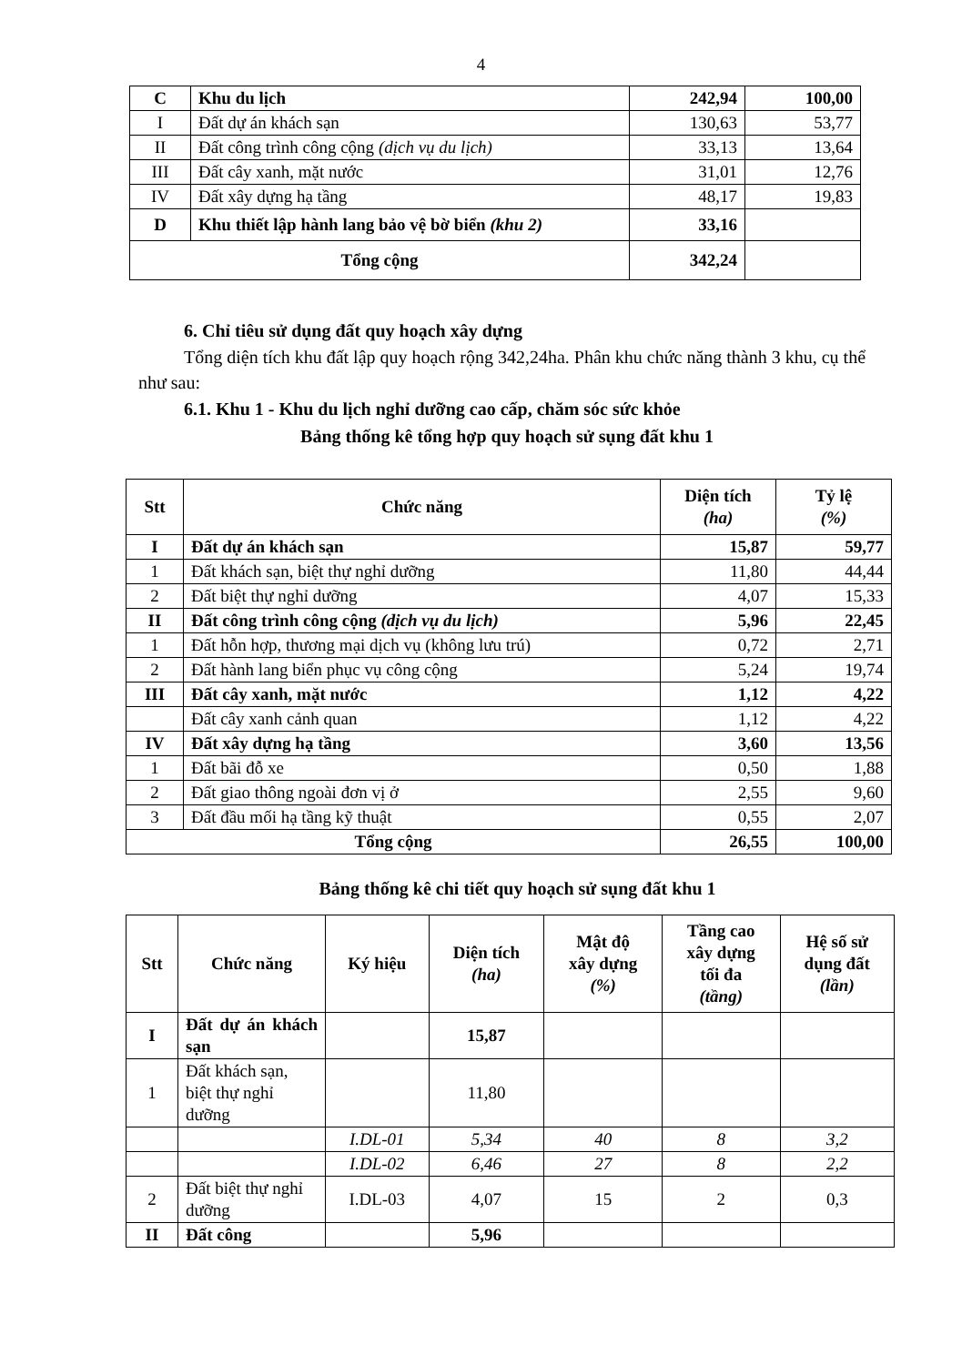4
| C | Khu du lịch | 242,94 | 100,00 |
| I | Đất dự án khách sạn | 130,63 | 53,77 |
| II | Đất công trình công cộng (dịch vụ du lịch) | 33,13 | 13,64 |
| III | Đất cây xanh, mặt nước | 31,01 | 12,76 |
| IV | Đất xây dựng hạ tầng | 48,17 | 19,83 |
| D | Khu thiết lập hành lang bảo vệ bờ biển (khu 2) | 33,16 | |
| Tổng cộng | | 342,24 | |
6. Chỉ tiêu sử dụng đất quy hoạch xây dựng
Tổng diện tích khu đất lập quy hoạch rộng 342,24ha. Phân khu chức năng thành 3 khu, cụ thể như sau:
6.1. Khu 1 - Khu du lịch nghỉ dưỡng cao cấp, chăm sóc sức khỏe
Bảng thống kê tổng hợp quy hoạch sử sụng đất khu 1
| Stt | Chức năng | Diện tích (ha) | Tỷ lệ (%) |
| --- | --- | --- | --- |
| I | Đất dự án khách sạn | 15,87 | 59,77 |
| 1 | Đất khách sạn, biệt thự nghỉ dưỡng | 11,80 | 44,44 |
| 2 | Đất biệt thự nghỉ dưỡng | 4,07 | 15,33 |
| II | Đất công trình công cộng (dịch vụ du lịch) | 5,96 | 22,45 |
| 1 | Đất hỗn hợp, thương mại dịch vụ (không lưu trú) | 0,72 | 2,71 |
| 2 | Đất hành lang biển phục vụ công cộng | 5,24 | 19,74 |
| III | Đất cây xanh, mặt nước | 1,12 | 4,22 |
| | Đất cây xanh cảnh quan | 1,12 | 4,22 |
| IV | Đất xây dựng hạ tầng | 3,60 | 13,56 |
| 1 | Đất bãi đỗ xe | 0,50 | 1,88 |
| 2 | Đất giao thông ngoài đơn vị ở | 2,55 | 9,60 |
| 3 | Đất đầu mối hạ tầng kỹ thuật | 0,55 | 2,07 |
| Tổng cộng | | 26,55 | 100,00 |
Bảng thống kê chi tiết quy hoạch sử sụng đất khu 1
| Stt | Chức năng | Ký hiệu | Diện tích (ha) | Mật độ xây dựng (%) | Tầng cao xây dựng tối đa (tầng) | Hệ số sử dụng đất (lần) |
| --- | --- | --- | --- | --- | --- | --- |
| I | Đất dự án khách sạn | | 15,87 | | | |
| 1 | Đất khách sạn, biệt thự nghỉ dưỡng | | 11,80 | | | |
| | | I.DL-01 | 5,34 | 40 | 8 | 3,2 |
| | | I.DL-02 | 6,46 | 27 | 8 | 2,2 |
| 2 | Đất biệt thự nghỉ dưỡng | I.DL-03 | 4,07 | 15 | 2 | 0,3 |
| II | Đất công | | 5,96 | | | |